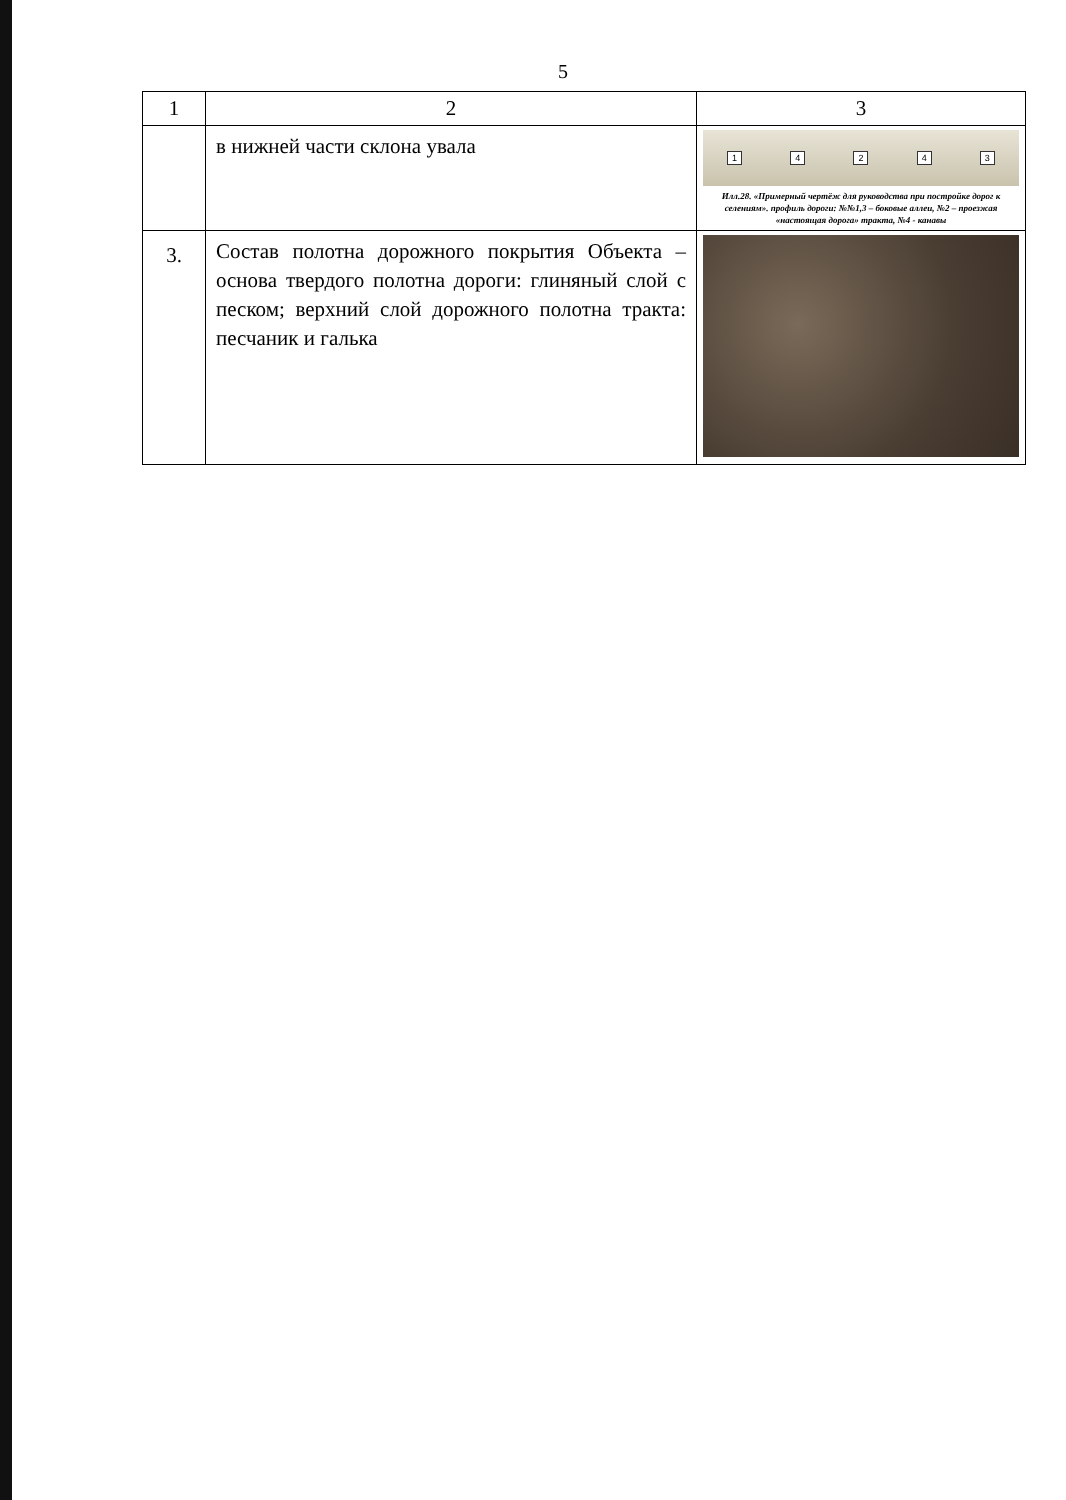5
| 1 | 2 | 3 |
| --- | --- | --- |
| | в нижней части склона увала | 1 4 2 4 3 Илл.28. «Примерный чертёж для руководства при постройке дорог к селениям». профиль дороги: №№1,3 – боковые аллеи, №2 – проезжая «настоящая дорога» тракта, №4 - канавы |
| 3. | Состав полотна дорожного покрытия Объекта – основа твердого полотна дороги: глиняный слой с песком; верхний слой дорожного полотна тракта: песчаник и галька | |